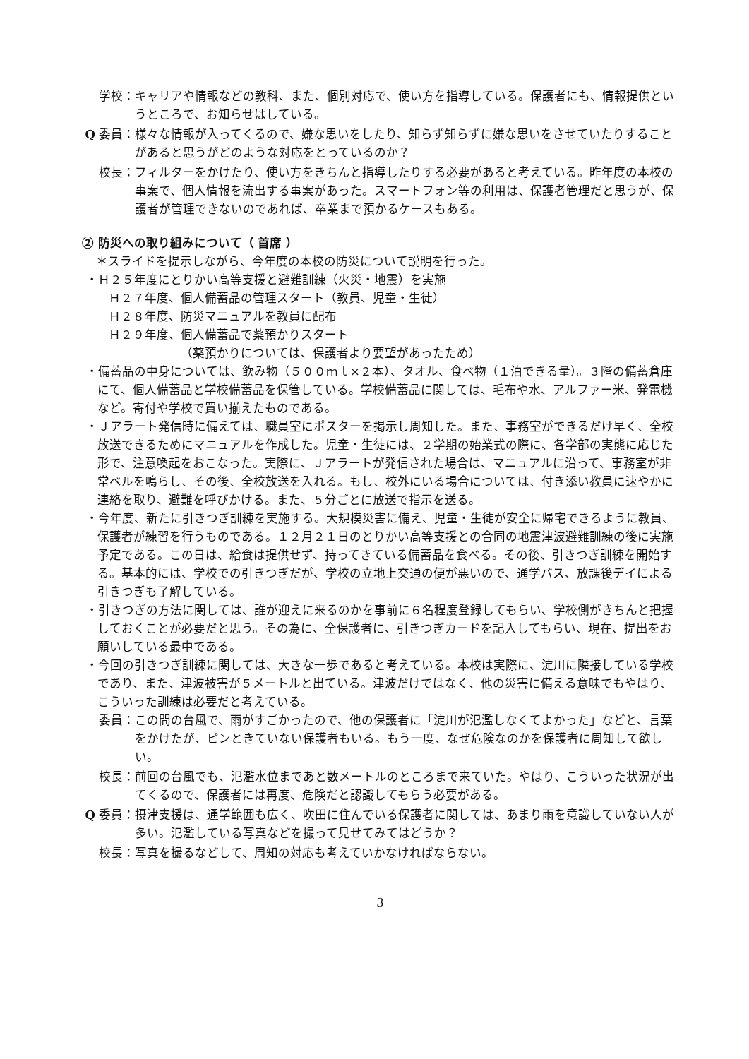学校： キャリアや情報などの教科、また、個別対応で、使い方を指導している。保護者にも、情報提供というところで、お知らせはしている。
Q 委員： 様々な情報が入ってくるので、嫌な思いをしたり、知らず知らずに嫌な思いをさせていたりすることがあると思うがどのような対応をとっているのか？
校長： フィルターをかけたり、使い方をきちんと指導したりする必要があると考えている。昨年度の本校の事案で、個人情報を流出する事案があった。スマートフォン等の利用は、保護者管理だと思うが、保護者が管理できないのであれば、卒業まで預かるケースもある。
② 防災への取り組みについて（ 首席 ）
＊スライドを提示しながら、今年度の本校の防災について説明を行った。
・Ｈ２５年度にとりかい高等支援と避難訓練（火災・地震）を実施
Ｈ２７年度、個人備蓄品の管理スタート（教員、児童・生徒）
Ｈ２８年度、防災マニュアルを教員に配布
Ｈ２９年度、個人備蓄品で薬預かりスタート
（薬預かりについては、保護者より要望があったため）
・備蓄品の中身については、飲み物（５００ｍｌ×２本）、タオル、食べ物（１泊できる量）。３階の備蓄倉庫にて、個人備蓄品と学校備蓄品を保管している。学校備蓄品に関しては、毛布や水、アルファー米、発電機など。寄付や学校で買い揃えたものである。
・Ｊアラート発信時に備えては、職員室にポスターを掲示し周知した。また、事務室ができるだけ早く、全校放送できるためにマニュアルを作成した。児童・生徒には、２学期の始業式の際に、各学部の実態に応じた形で、注意喚起をおこなった。実際に、Ｊアラートが発信された場合は、マニュアルに沿って、事務室が非常ベルを鳴らし、その後、全校放送を入れる。もし、校外にいる場合については、付き添い教員に速やかに連絡を取り、避難を呼びかける。また、５分ごとに放送で指示を送る。
・今年度、新たに引きつぎ訓練を実施する。大規模災害に備え、児童・生徒が安全に帰宅できるように教員、保護者が練習を行うものである。１２月２１日のとりかい高等支援との合同の地震津波避難訓練の後に実施予定である。この日は、給食は提供せず、持ってきている備蓄品を食べる。その後、引きつぎ訓練を開始する。基本的には、学校での引きつぎだが、学校の立地上交通の便が悪いので、通学バス、放課後デイによる引きつぎも了解している。
・引きつぎの方法に関しては、誰が迎えに来るのかを事前に６名程度登録してもらい、学校側がきちんと把握しておくことが必要だと思う。その為に、全保護者に、引きつぎカードを記入してもらい、現在、提出をお願いしている最中である。
・今回の引きつぎ訓練に関しては、大きな一歩であると考えている。本校は実際に、淀川に隣接している学校であり、また、津波被害が５メートルと出ている。津波だけではなく、他の災害に備える意味でもやはり、こういった訓練は必要だと考えている。
委員： この間の台風で、雨がすごかったので、他の保護者に「淀川が氾濫しなくてよかった」などと、言葉をかけたが、ピンときていない保護者もいる。もう一度、なぜ危険なのかを保護者に周知して欲しい。
校長： 前回の台風でも、氾濫水位まであと数メートルのところまで来ていた。やはり、こういった状況が出てくるので、保護者には再度、危険だと認識してもらう必要がある。
Q 委員： 摂津支援は、通学範囲も広く、吹田に住んでいる保護者に関しては、あまり雨を意識していない人が多い。氾濫している写真などを撮って見せてみてはどうか？
校長： 写真を撮るなどして、周知の対応も考えていかなければならない。
3